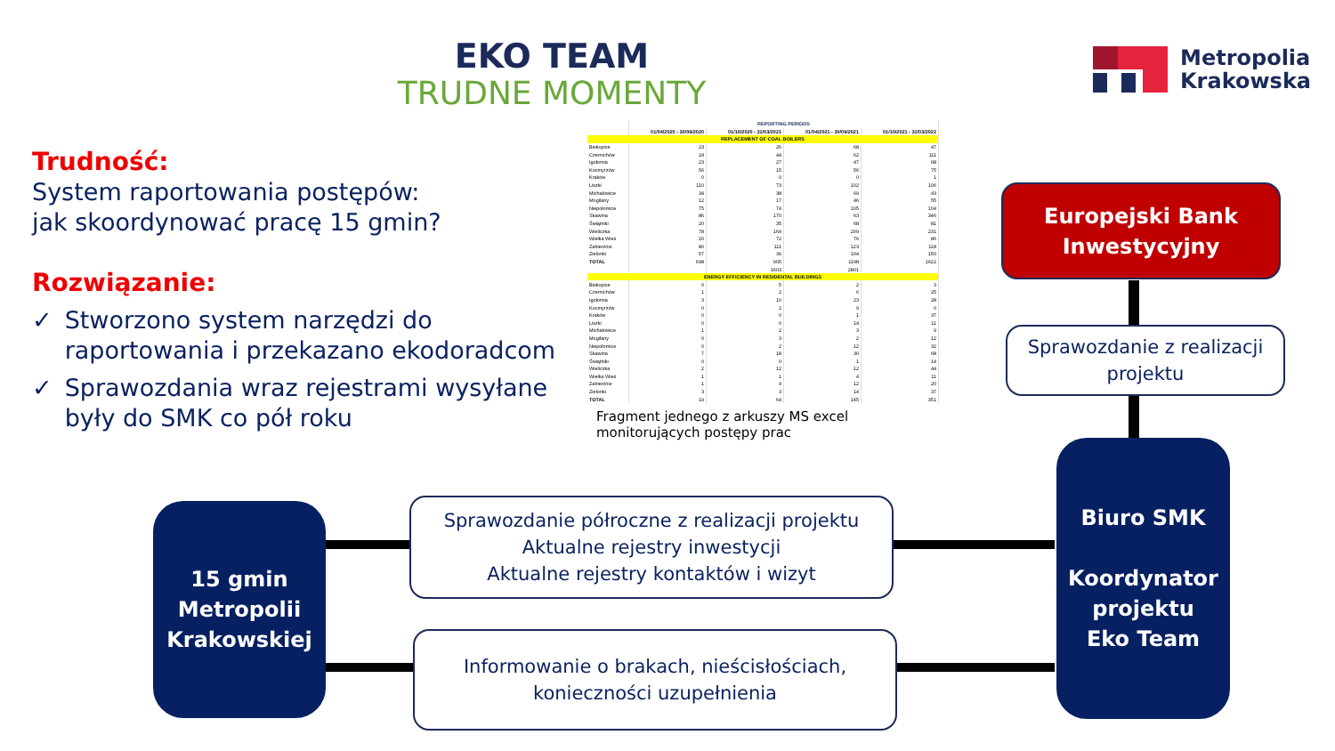EKO TEAM
TRUDNE MOMENTY
Metropolia
Krakowska
Trudność:
System raportowania postępów:
jak skoordynować pracę 15 gmin?
Rozwiązanie:
✓ Stworzono system narzędzi do raportowania i przekazano ekodoradcom
✓ Sprawozdania wraz rejestrami wysyłane były do SMK co pół roku
| | REPORTING PERIODS | | | |
| --- | --- | --- | --- | --- |
| | 01/04/2020 - 30/09/2020 | 01/10/2020 - 31/03/2021 | 01/04/2021 - 30/09/2021 | 01/10/2021 - 31/03/2022 |
| REPLACEMENT OF COAL BOILERS | | | | |
| Biskupice | 23 | 26 | 68 | 47 |
| Czernichów | 24 | 44 | 62 | 111 |
| Igołomia | 23 | 27 | 47 | 68 |
| Kocmyrzów | 56 | 15 | 56 | 75 |
| Kraków | 0 | 0 | 0 | 1 |
| Liszki | 110 | 73 | 102 | 106 |
| Michałowice | 34 | 38 | 69 | 43 |
| Mogilany | 12 | 17 | 46 | 55 |
| Niepołomice | 75 | 74 | 105 | 104 |
| Skawina | 86 | 170 | 63 | 346 |
| Świątniki | 20 | 35 | 68 | 81 |
| Wieliczka | 78 | 164 | 209 | 231 |
| Wielka Wieś | 20 | 72 | 76 | 86 |
| Zabierzów | 80 | 111 | 123 | 118 |
| Zielonki | 57 | 39 | 104 | 150 |
| TOTAL | 698 | 905 | 1198 | 1622 |
| | | 1603 | 2801 | |
| ENERGY EFFICIENCY IN RESIDENTAL BUILDINGS | | | | |
| Biskupice | 0 | 5 | 2 | 3 |
| Czernichów | 1 | 2 | 6 | 25 |
| Igołomia | 3 | 10 | 23 | 28 |
| Kocmyrzów | 0 | 2 | 9 | 0 |
| Kraków | 0 | 0 | 1 | 37 |
| Liszki | 0 | 0 | 14 | 11 |
| Michałowice | 1 | 2 | 3 | 9 |
| Mogilany | 0 | 3 | 2 | 12 |
| Niepołomice | 0 | 2 | 12 | 32 |
| Skawina | 7 | 18 | 30 | 68 |
| Świątniki | 0 | 0 | 1 | 14 |
| Wieliczka | 2 | 12 | 12 | 44 |
| Wielka Wieś | 1 | 1 | 4 | 11 |
| Zabierzów | 1 | 4 | 12 | 20 |
| Zielonki | 3 | 3 | 14 | 37 |
| TOTAL | 19 | 64 | 145 | 351 |
Fragment jednego z arkuszy MS excel monitorujących postępy prac
Europejski Bank
Inwestycyjny
Sprawozdanie z realizacji projektu
Biuro SMK
Koordynator projektu
Eko Team
15 gmin
Metropolii
Krakowskiej
Sprawozdanie półroczne z realizacji projektu
Aktualne rejestry inwestycji
Aktualne rejestry kontaktów i wizyt
Informowanie o brakach, nieścisłościach,
konieczności uzupełnienia